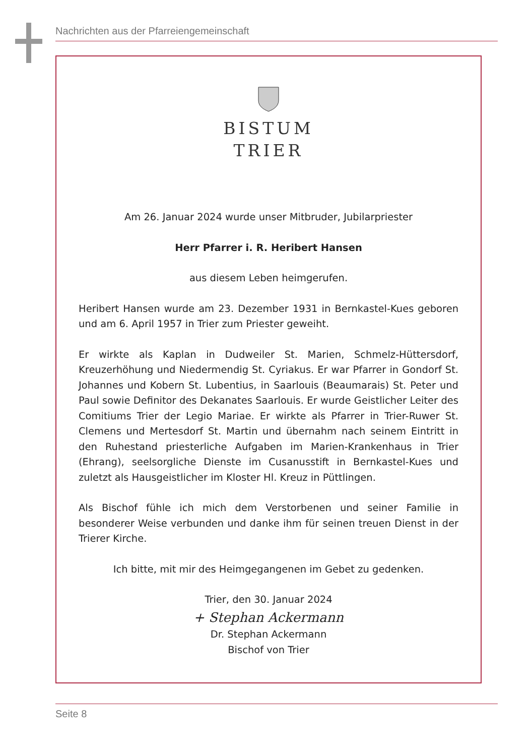Nachrichten aus der Pfarreiengemeinschaft
BISTUM
TRIER
Am 26. Januar 2024 wurde unser Mitbruder, Jubilarpriester
Herr Pfarrer i. R. Heribert Hansen
aus diesem Leben heimgerufen.
Heribert Hansen wurde am 23. Dezember 1931 in Bernkastel-Kues geboren und am 6. April 1957 in Trier zum Priester geweiht.
Er wirkte als Kaplan in Dudweiler St. Marien, Schmelz-Hüttersdorf, Kreuzerhöhung und Niedermendig St. Cyriakus. Er war Pfarrer in Gondorf St. Johannes und Kobern St. Lubentius, in Saarlouis (Beaumarais) St. Peter und Paul sowie Definitor des Dekanates Saarlouis. Er wurde Geistlicher Leiter des Comitiums Trier der Legio Mariae. Er wirkte als Pfarrer in Trier-Ruwer St. Clemens und Mertesdorf St. Martin und übernahm nach seinem Eintritt in den Ruhestand priesterliche Aufgaben im Marien-Krankenhaus in Trier (Ehrang), seelsorgliche Dienste im Cusanusstift in Bernkastel-Kues und zuletzt als Hausgeistlicher im Kloster Hl. Kreuz in Püttlingen.
Als Bischof fühle ich mich dem Verstorbenen und seiner Familie in besonderer Weise verbunden und danke ihm für seinen treuen Dienst in der Trierer Kirche.
Ich bitte, mit mir des Heimgegangenen im Gebet zu gedenken.
Trier, den 30. Januar 2024
+ Stephan Ackermann
Dr. Stephan Ackermann
Bischof von Trier
Seite 8